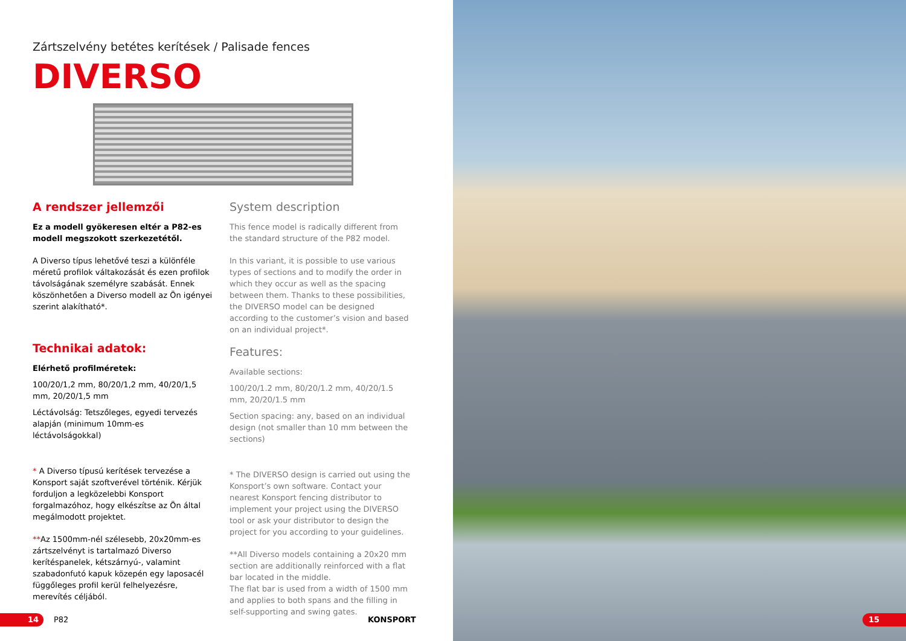Zártszelvény betétes kerítések / Palisade fences
DIVERSO
A rendszer jellemzői
Ez a modell gyökeresen eltér a P82-es modell megszokott szerkezetétől.
A Diverso típus lehetővé teszi a különféle méretű profilok váltakozását és ezen profilok távolságának személyre szabását. Ennek köszönhetően a Diverso modell az Ön igényei szerint alakítható*.
Technikai adatok:
Elérhető profilméretek:
100/20/1,2 mm, 80/20/1,2 mm, 40/20/1,5 mm, 20/20/1,5 mm
Léctávolság: Tetszőleges, egyedi tervezés alapján (minimum 10mm-es léctávolságokkal)
* A Diverso típusú kerítések tervezése a Konsport saját szoftverével történik. Kérjük forduljon a legközelebbi Konsport forgalmazóhoz, hogy elkészítse az Ön által megálmodott projektet.
**Az 1500mm-nél szélesebb, 20x20mm-es zártszelvényt is tartalmazó Diverso kerítéspanelek, kétszárnyú-, valamint szabadonfutó kapuk közepén egy laposacél függőleges profil kerül felhelyezésre, merevítés céljából.
System description
This fence model is radically different from the standard structure of the P82 model.
In this variant, it is possible to use various types of sections and to modify the order in which they occur as well as the spacing between them. Thanks to these possibilities, the DIVERSO model can be designed according to the customer’s vision and based on an individual project*.
Features:
Available sections:
100/20/1.2 mm, 80/20/1.2 mm, 40/20/1.5 mm, 20/20/1.5 mm
Section spacing: any, based on an individual design (not smaller than 10 mm between the sections)
* The DIVERSO design is carried out using the Konsport’s own software. Contact your nearest Konsport fencing distributor to implement your project using the DIVERSO tool or ask your distributor to design the project for you according to your guidelines.
**All Diverso models containing a 20x20 mm section are additionally reinforced with a flat bar located in the middle.
The flat bar is used from a width of 1500 mm and applies to both spans and the filling in self-supporting and swing gates.
14 P82 KONSPORT
15